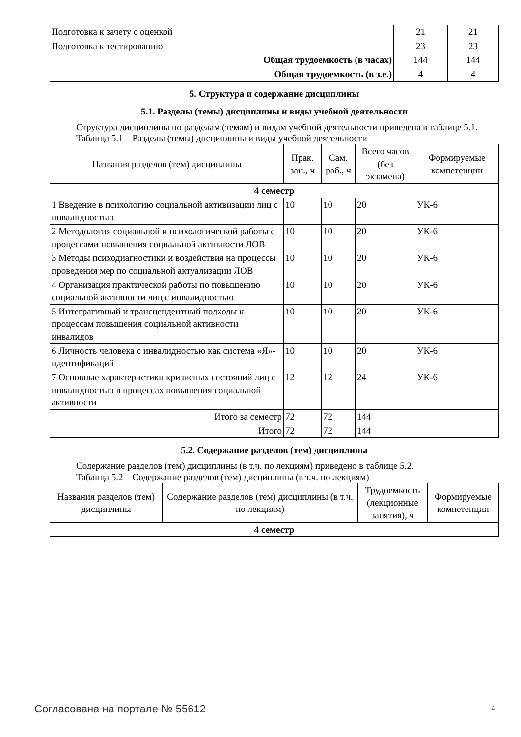| Подготовка к зачету с оценкой | 21 | 21 |
| Подготовка к тестированию | 23 | 23 |
| Общая трудоемкость (в часах) | 144 | 144 |
| Общая трудоемкость (в з.е.) | 4 | 4 |
5. Структура и содержание дисциплины
5.1. Разделы (темы) дисциплины и виды учебной деятельности
Структура дисциплины по разделам (темам) и видам учебной деятельности приведена в таблице 5.1.
Таблица 5.1 – Разделы (темы) дисциплины и виды учебной деятельности
| Названия разделов (тем) дисциплины | Прак. зан., ч | Сам. раб., ч | Всего часов (без экзамена) | Формируемые компетенции |
| --- | --- | --- | --- | --- |
| 4 семестр | | | | |
| 1 Введение в психологию социальной активизации лиц с инвалидностью | 10 | 10 | 20 | УК-6 |
| 2 Методология социальной и психологической работы с процессами повышения социальной активности ЛОВ | 10 | 10 | 20 | УК-6 |
| 3 Методы психодиагностики и воздействия на процессы проведения мер по социальной актуализации ЛОВ | 10 | 10 | 20 | УК-6 |
| 4 Организация практической работы по повышению социальной активности лиц с инвалидностью | 10 | 10 | 20 | УК-6 |
| 5 Интегративный и трансцендентный подходы к процессам повышения социальной активности инвалидов | 10 | 10 | 20 | УК-6 |
| 6 Личность человека с инвалидностью как система «Я»-идентификаций | 10 | 10 | 20 | УК-6 |
| 7 Основные характеристики кризисных состояний лиц с инвалидностью в процессах повышения социальной активности | 12 | 12 | 24 | УК-6 |
| Итого за семестр | 72 | 72 | 144 | |
| Итого | 72 | 72 | 144 | |
5.2. Содержание разделов (тем) дисциплины
Содержание разделов (тем) дисциплины (в т.ч. по лекциям) приведено в таблице 5.2.
Таблица 5.2 – Содержание разделов (тем) дисциплины (в т.ч. по лекциям)
| Названия разделов (тем) дисциплины | Содержание разделов (тем) дисциплины (в т.ч. по лекциям) | Трудоемкость (лекционные занятия), ч | Формируемые компетенции |
| --- | --- | --- | --- |
| 4 семестр | | | |
Согласована на портале № 55612 4